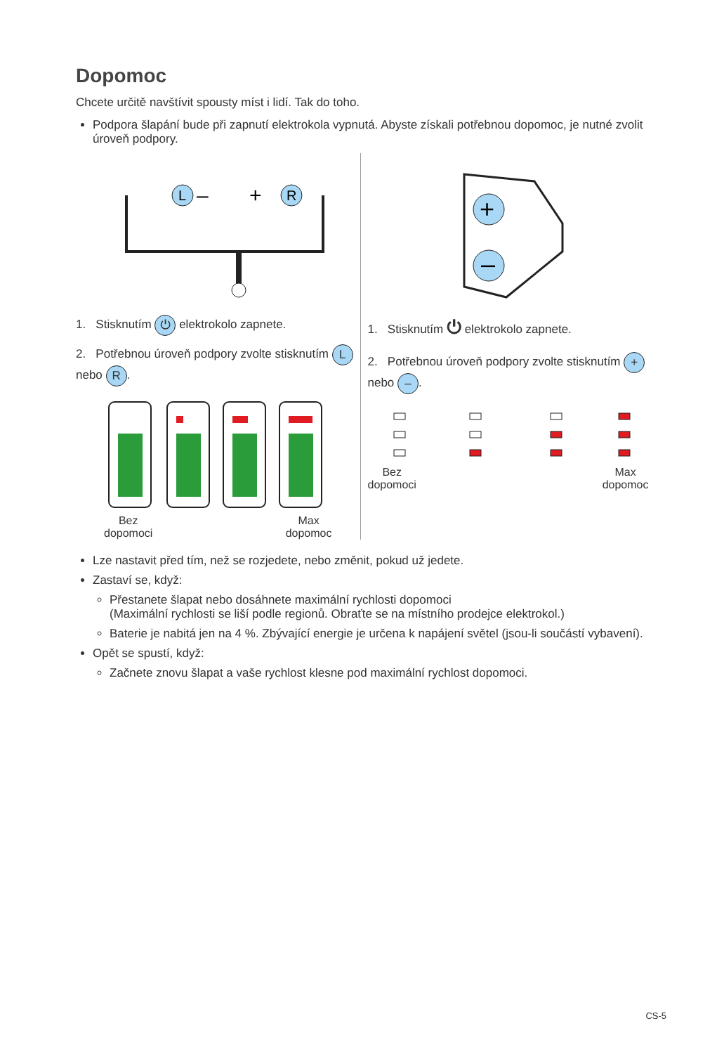Dopomoc
Chcete určitě navštívit spousty míst i lidí. Tak do toho.
Podpora šlapání bude při zapnutí elektrokola vypnutá. Abyste získali potřebnou dopomoc, je nutné zvolit úroveň podpory.
L
–
+
R
1. Stisknutím ⏻ elektrokolo zapnete.
2. Potřebnou úroveň podpory zvolte stisknutím L nebo R.
Bez
dopomoci Max
dopomoc
+
–
1. Stisknutím ⏻ elektrokolo zapnete.
2. Potřebnou úroveň podpory zvolte stisknutím + nebo –.
Bez
dopomoci Max
dopomoc
Lze nastavit před tím, než se rozjedete, nebo změnit, pokud už jedete.
Zastaví se, když:
Přestanete šlapat nebo dosáhnete maximální rychlosti dopomoci
(Maximální rychlosti se liší podle regionů. Obraťte se na místního prodejce elektrokol.)
Baterie je nabitá jen na 4 %. Zbývající energie je určena k napájení světel (jsou-li součástí vybavení).
Opět se spustí, když:
Začnete znovu šlapat a vaše rychlost klesne pod maximální rychlost dopomoci.
CS-5